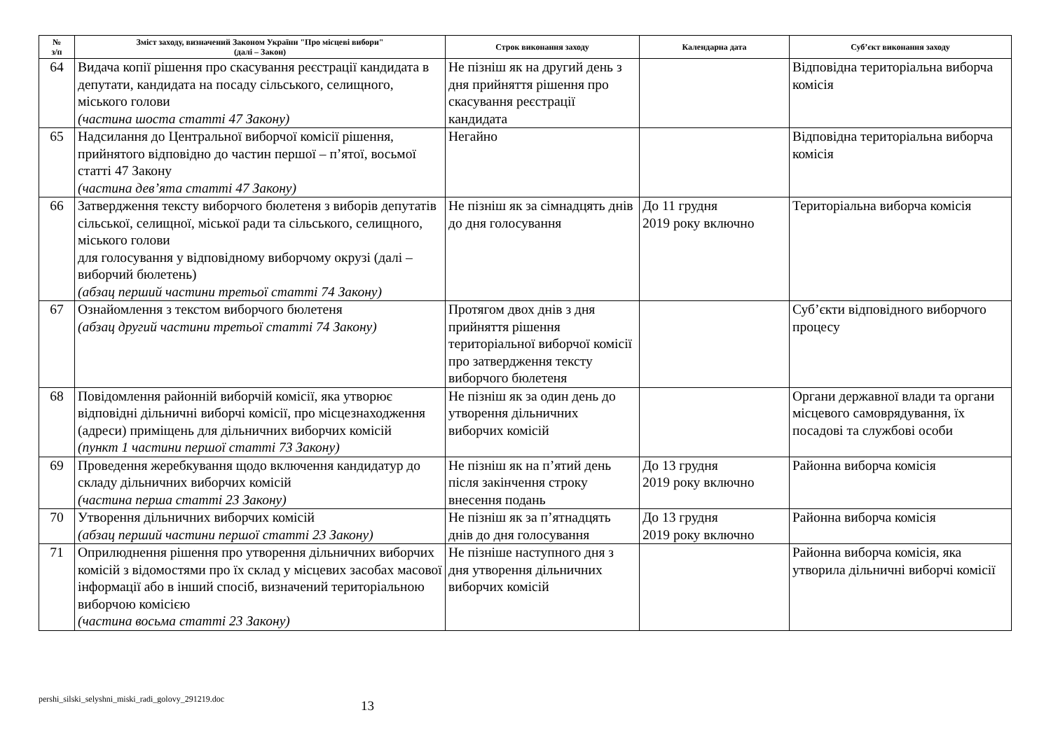| № з/п | Зміст заходу, визначений Законом України "Про місцеві вибори" (далі – Закон) | Строк виконання заходу | Календарна дата | Суб’єкт виконання заходу |
| --- | --- | --- | --- | --- |
| 64 | Видача копії рішення про скасування реєстрації кандидата в депутати, кандидата на посаду сільського, селищного, міського голови (частина шоста статті 47 Закону) | Не пізніш як на другий день з дня прийняття рішення про скасування реєстрації кандидата | | Відповідна територіальна виборча комісія |
| 65 | Надсилання до Центральної виборчої комісії рішення, прийнятого відповідно до частин першої – п’ятої, восьмої статті 47 Закону (частина дев’ята статті 47 Закону) | Негайно | | Відповідна територіальна виборча комісія |
| 66 | Затвердження тексту виборчого бюлетеня з виборів депутатів сільської, селищної, міської ради та сільського, селищного, міського голови для голосування у відповідному виборчому окрузі (далі – виборчий бюлетень) (абзац перший частини третьої статті 74 Закону) | Не пізніш як за сімнадцять днів до дня голосування | До 11 грудня 2019 року включно | Територіальна виборча комісія |
| 67 | Ознайомлення з текстом виборчого бюлетеня (абзац другий частини третьої статті 74 Закону) | Протягом двох днів з дня прийняття рішення територіальної виборчої комісії про затвердження тексту виборчого бюлетеня | | Суб’єкти відповідного виборчого процесу |
| 68 | Повідомлення районній виборчій комісії, яка утворює відповідні дільничні виборчі комісії, про місцезнаходження (адреси) приміщень для дільничних виборчих комісій (пункт 1 частини першої статті 73 Закону) | Не пізніш як за один день до утворення дільничних виборчих комісій | | Органи державної влади та органи місцевого самоврядування, їх посадові та службові особи |
| 69 | Проведення жеребкування щодо включення кандидатур до складу дільничних виборчих комісій (частина перша статті 23 Закону) | Не пізніш як на п’ятий день після закінчення строку внесення подань | До 13 грудня 2019 року включно | Районна виборча комісія |
| 70 | Утворення дільничних виборчих комісій (абзац перший частини першої статті 23 Закону) | Не пізніш як за п’ятнадцять днів до дня голосування | До 13 грудня 2019 року включно | Районна виборча комісія |
| 71 | Оприлюднення рішення про утворення дільничних виборчих комісій з відомостями про їх склад у місцевих засобах масової інформації або в інший спосіб, визначений територіальною виборчою комісією (частина восьма статті 23 Закону) | Не пізніше наступного дня з дня утворення дільничних виборчих комісій | | Районна виборча комісія, яка утворила дільничні виборчі комісії |
pershi_silski_selyshni_miski_radi_golovy_291219.doc
13